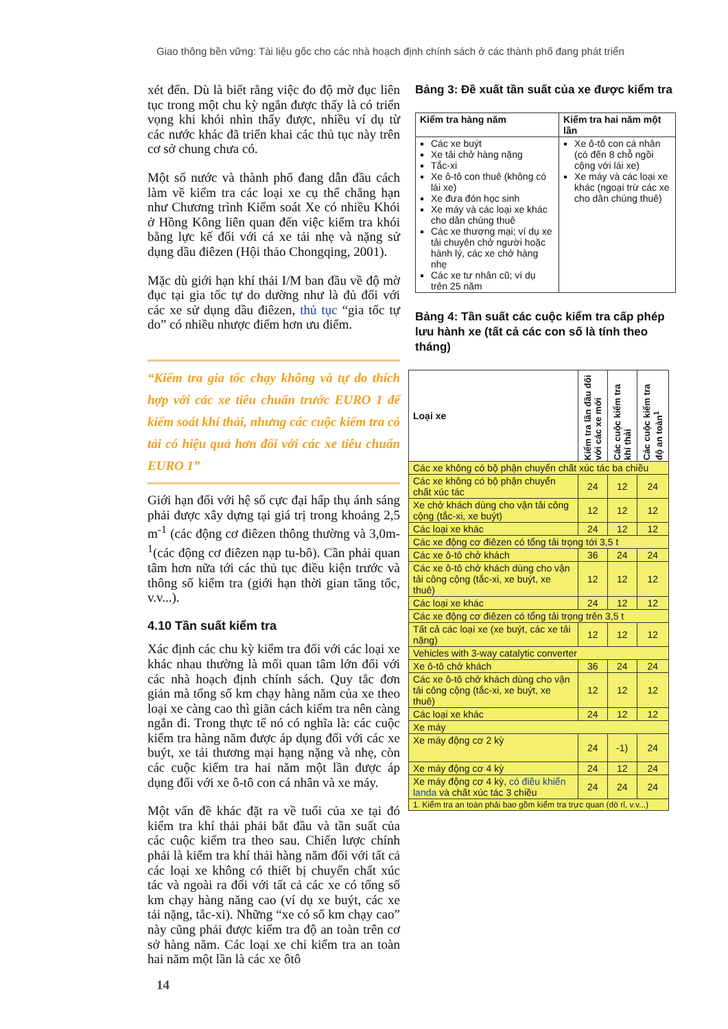Giao thông bền vững: Tài liệu gốc cho các nhà hoạch định chính sách ở các thành phố đang phát triển
xét đến. Dù là biết rằng việc đo độ mờ đục liên tục trong một chu kỳ ngắn được thấy là có triển vọng khi khói nhìn thấy được, nhiều ví dụ từ các nước khác đã triển khai các thủ tục này trên cơ sở chung chưa có.
Một số nước và thành phố đang dẫn đầu cách làm về kiểm tra các loại xe cụ thể chẳng hạn như Chương trình Kiểm soát Xe có nhiều Khói ở Hồng Kông liên quan đến việc kiểm tra khói bằng lực kế đối với cá xe tải nhẹ và nặng sử dụng dầu điêzen (Hội thảo Chongqing, 2001).
Mặc dù giới hạn khí thải I/M ban đầu về độ mờ đục tại gia tốc tự do dường như là đủ đối với các xe sử dụng dầu điêzen, thủ tục “gia tốc tự do” có nhiều nhược điểm hơn ưu điểm.
“Kiểm tra gia tốc chạy không và tự do thích hợp với các xe tiêu chuẩn trước EURO 1 để kiểm soát khí thải, nhưng các cuộc kiểm tra có tải có hiệu quả hơn đối với các xe tiêu chuẩn EURO 1”
Giới hạn đối với hệ số cực đại hấp thụ ánh sáng phải được xây dựng tại giá trị trong khoảng 2,5 m<sup>-1</sup> (các động cơ điêzen thông thường và 3,0m-<sup>1</sup>(các động cơ điêzen nạp tu-bô). Cần phải quan tâm hơn nữa tới các thủ tục điều kiện trước và thông số kiểm tra (giới hạn thời gian tăng tốc, v.v...).
4.10 Tần suất kiểm tra
Xác định các chu kỳ kiểm tra đối với các loại xe khác nhau thường là mối quan tâm lớn đối với các nhà hoạch định chính sách. Quy tắc đơn giản mà tổng số km chạy hàng năm của xe theo loại xe càng cao thì giãn cách kiểm tra nên càng ngắn đi. Trong thực tế nó có nghĩa là: các cuộc kiểm tra hàng năm được áp dụng đối với các xe buýt, xe tải thương mại hạng nặng và nhẹ, còn các cuộc kiểm tra hai năm một lần được áp dụng đối với xe ô-tô con cá nhân và xe máy.
Một vấn đề khác đặt ra về tuổi của xe tại đó kiểm tra khí thải phải bắt đầu và tần suất của các cuộc kiểm tra theo sau. Chiến lược chính phải là kiểm tra khí thải hàng năm đối với tất cả các loại xe không có thiết bị chuyển chất xúc tác và ngoài ra đối với tất cả các xe có tổng số km chạy hàng năng cao (ví dụ xe buýt, các xe tải nặng, tắc-xi). Những “xe có số km chạy cao” này cũng phải được kiểm tra độ an toàn trên cơ sở hàng năm. Các loại xe chỉ kiểm tra an toàn hai năm một lần là các xe ôtô
Bảng 3: Đề xuất tần suất của xe được kiểm tra
| Kiểm tra hàng năm | Kiểm tra hai năm một lần |
| --- | --- |
| Các xe buýt Xe tải chở hàng nặng Tắc-xi Xe ô-tô con thuê (không có lái xe) Xe đưa đón học sinh Xe máy và các loại xe khác cho dân chúng thuê Các xe thương mại; ví dụ xe tải chuyên chở người hoặc hành lý, các xe chở hàng nhẹ Các xe tư nhân cũ; ví dụ trên 25 năm | Xe ô-tô con cá nhân (có đến 8 chỗ ngồi cộng với lái xe) Xe máy và các loại xe khác (ngoại trừ các xe cho dân chúng thuê) |
Bảng 4: Tần suất các cuộc kiểm tra cấp phép lưu hành xe (tất cả các con số là tính theo tháng)
| Loại xe | Kiểm tra lần đầu đối với các xe mới | Các cuộc kiểm tra khí thải | Các cuộc kiểm tra độ an toàn<sup>1</sup> |
| --- | --- | --- | --- |
| Các xe không có bộ phận chuyển chất xúc tác ba chiều | | | |
| Các xe không có bộ phận chuyển chất xúc tác | 24 | 12 | 24 |
| Xe chở khách dùng cho vận tải công cộng (tắc-xi, xe buýt) | 12 | 12 | 12 |
| Các loại xe khác | 24 | 12 | 12 |
| Các xe động cơ điêzen có tổng tải trọng tới 3,5 t | | | |
| Các xe ô-tô chở khách | 36 | 24 | 24 |
| Các xe ô-tô chở khách dùng cho vận tải công cộng (tắc-xi, xe buýt, xe thuê) | 12 | 12 | 12 |
| Các loại xe khác | 24 | 12 | 12 |
| Các xe động cơ điêzen có tổng tải trọng trên 3,5 t | | | |
| Tất cả các loại xe (xe buýt, các xe tải nặng) | 12 | 12 | 12 |
| Vehicles with 3-way catalytic converter | | | |
| Xe ô-tô chở khách | 36 | 24 | 24 |
| Các xe ô-tô chở khách dùng cho vận tải công cộng (tắc-xi, xe buýt, xe thuê) | 12 | 12 | 12 |
| Các loại xe khác | 24 | 12 | 12 |
| Xe máy | | | |
| Xe máy động cơ 2 kỳ | 24 | -1) | 24 |
| Xe máy động cơ 4 kỳ | 24 | 12 | 24 |
| Xe máy động cơ 4 kỳ, có điều khiển landa và chất xúc tác 3 chiều | 24 | 24 | 24 |
| 1. Kiểm tra an toàn phải bao gồm kiểm tra trực quan (dò rỉ, v.v...) | | | |
14